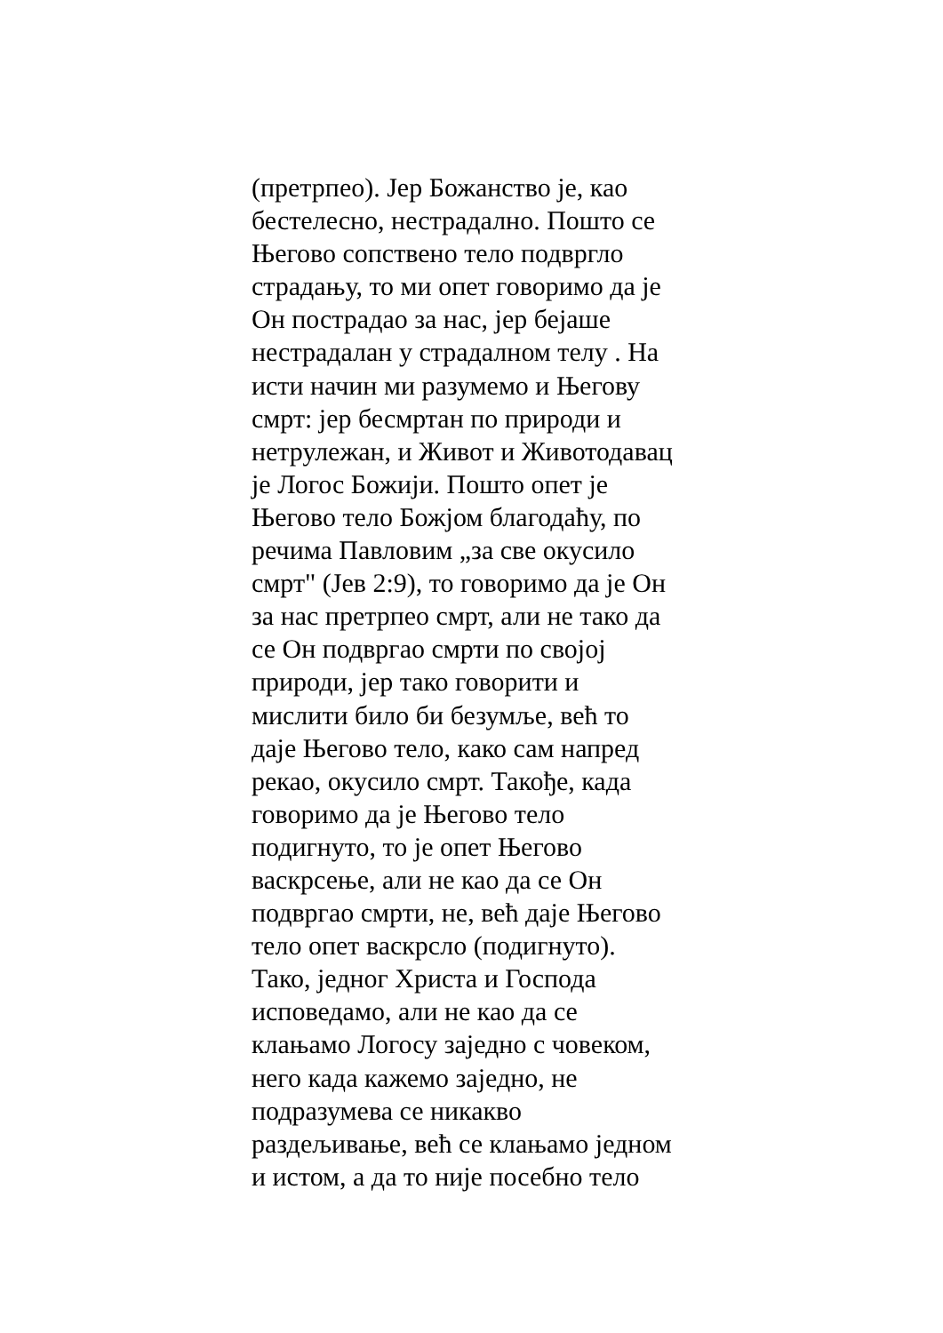(претрпео). Јер Божанство је, као
бестелесно, нестрадално. Пошто се
Његово сопствено тело подвргло
страдању, то ми опет говоримо да је
Он пострадао за нас, јер бејаше
нестрадалан у страдалном телу . На
исти начин ми разумемо и Његову
смрт: јер бесмртан по природи и
нетрулежан, и Живот и Животодавац
је Логос Божији. Пошто опет је
Његово тело Божјом благодаћу, по
речима Павловим „за све окусило
смрт" (Јев 2:9), то говоримо да је Он
за нас претрпео смрт, али не тако да
се Он подвргао смрти по својој
природи, јер тако говорити и
мислити било би безумље, већ то
даје Његово тело, како сам напред
рекао, окусило смрт. Такође, када
говоримо да је Његово тело
подигнуто, то је опет Његово
васкрсење, али не као да се Он
подвргао смрти, не, већ даје Његово
тело опет васкрсло (подигнуто).
Тако, једног Христа и Господа
исповедамо, али не као да се
клањамо Логосу заједно с човеком,
него када кажемо заједно, не
подразумева се никакво
раздељивање, већ се клањамо једном
и истом, а да то није посебно тело